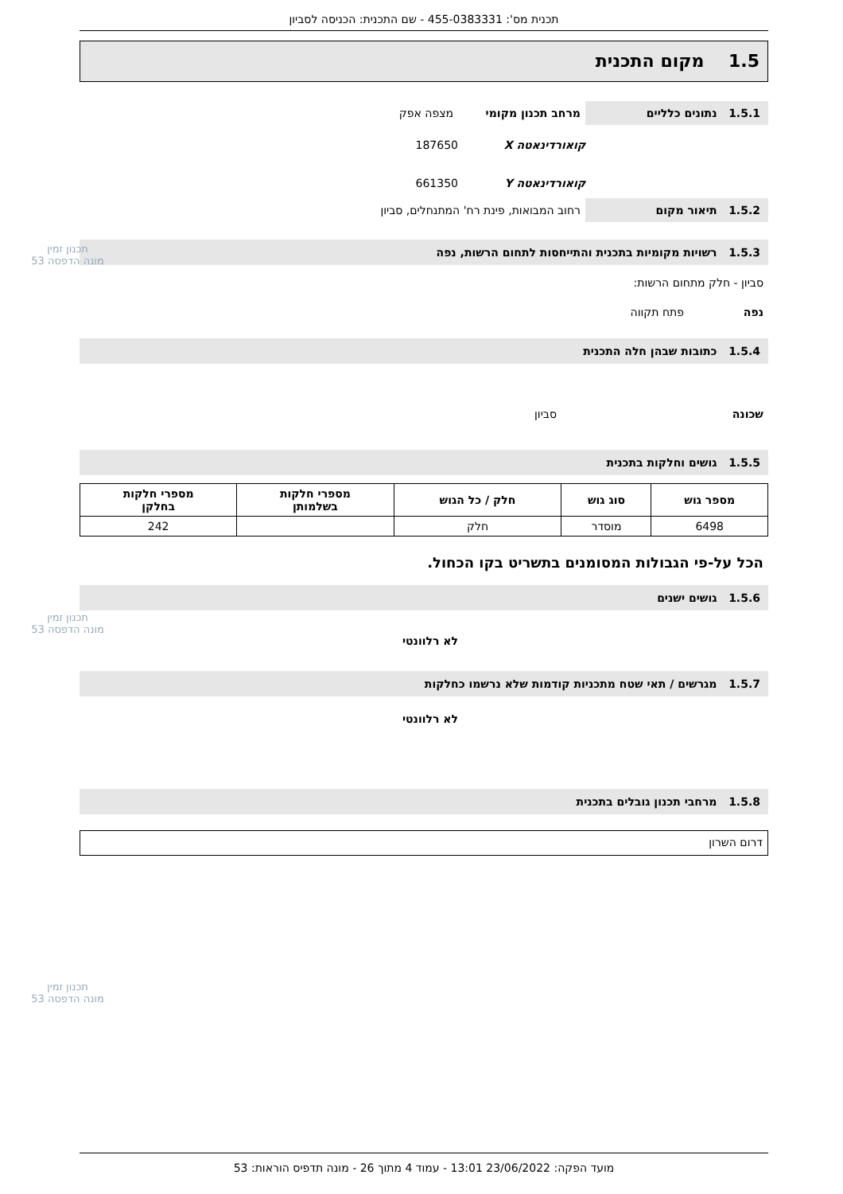תכנית מס': 455-0383331 - שם התכנית: הכניסה לסביון
1.5 מקום התכנית
1.5.1 נתונים כלליים מרחב תכנון מקומי מצפה אפק
קואורדינאטה X 187650
קואורדינאטה Y 661350
1.5.2 תיאור מקום רחוב המבואות, פינת רח' המתנחלים, סביון
1.5.3 רשויות מקומיות בתכנית והתייחסות לתחום הרשות, נפה
סביון - חלק מתחום הרשות:
נפה פתח תקווה
1.5.4 כתובות שבהן חלה התכנית
שכונה סביון
1.5.5 גושים וחלקות בתכנית
| מספר גוש | סוג גוש | חלק / כל הגוש | מספרי חלקות בשלמותן | מספרי חלקות בחלקן |
| --- | --- | --- | --- | --- |
| 6498 | מוסדר | חלק | | 242 |
הכל על-פי הגבולות המסומנים בתשריט בקו הכחול.
1.5.6 גושים ישנים
לא רלוונטי
1.5.7 מגרשים / תאי שטח מתכניות קודמות שלא נרשמו כחלקות
לא רלוונטי
1.5.8 מרחבי תכנון גובלים בתכנית
דרום השרון
תכנון זמין
מונה הדפסה 53
תכנון זמין
מונה הדפסה 53
תכנון זמין
מונה הדפסה 53
מועד הפקה: 23/06/2022 13:01 - עמוד 4 מתוך 26 - מונה תדפיס הוראות: 53